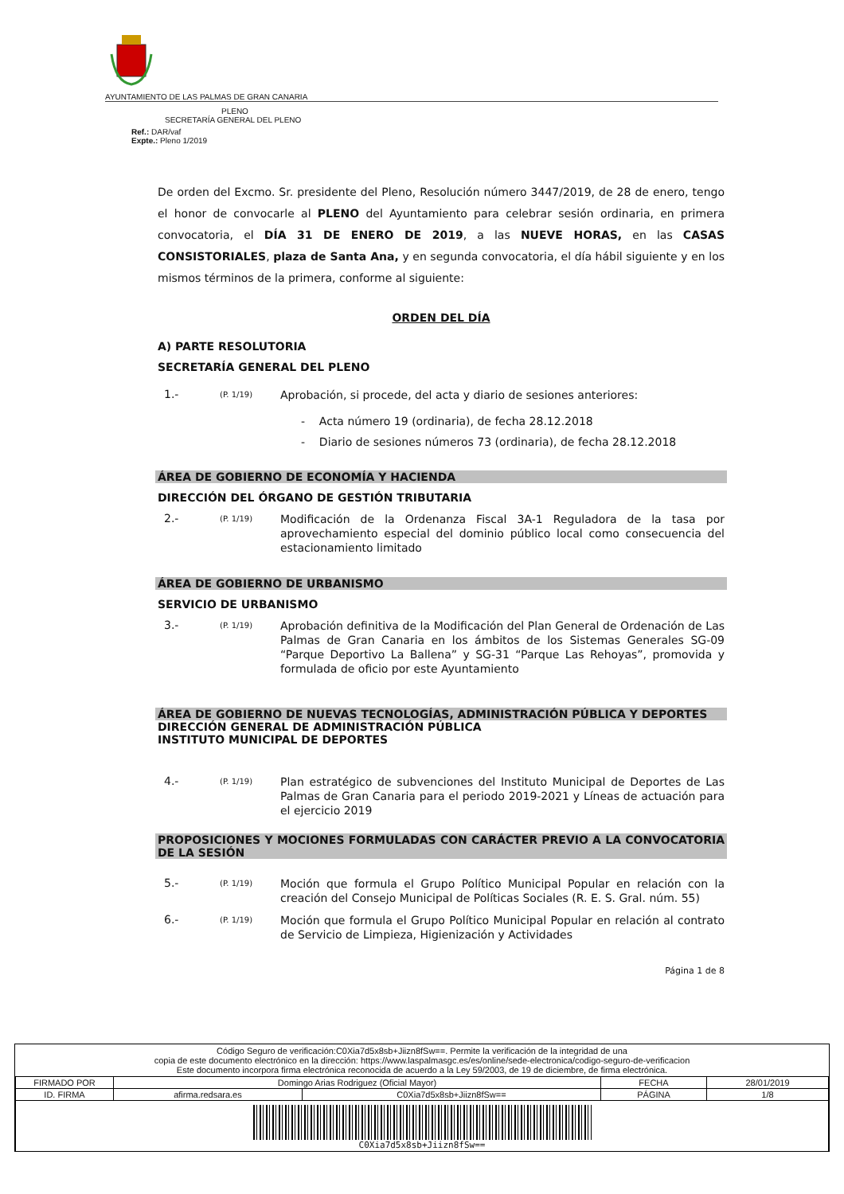AYUNTAMIENTO DE LAS PALMAS DE GRAN CANARIA
PLENO
SECRETARÍA GENERAL DEL PLENO
Ref.: DAR/vaf
Expte.: Pleno 1/2019
De orden del Excmo. Sr. presidente del Pleno, Resolución número 3447/2019, de 28 de enero, tengo el honor de convocarle al PLENO del Ayuntamiento para celebrar sesión ordinaria, en primera convocatoria, el DÍA 31 DE ENERO DE 2019, a las NUEVE HORAS, en las CASAS CONSISTORIALES, plaza de Santa Ana, y en segunda convocatoria, el día hábil siguiente y en los mismos términos de la primera, conforme al siguiente:
ORDEN DEL DÍA
A) PARTE RESOLUTORIA
SECRETARÍA GENERAL DEL PLENO
1.- (P. 1/19) Aprobación, si procede, del acta y diario de sesiones anteriores:
- Acta número 19 (ordinaria), de fecha 28.12.2018
- Diario de sesiones números 73 (ordinaria), de fecha 28.12.2018
ÁREA DE GOBIERNO DE ECONOMÍA Y HACIENDA
DIRECCIÓN DEL ÓRGANO DE GESTIÓN TRIBUTARIA
2.- (P. 1/19) Modificación de la Ordenanza Fiscal 3A-1 Reguladora de la tasa por aprovechamiento especial del dominio público local como consecuencia del estacionamiento limitado
ÁREA DE GOBIERNO DE URBANISMO
SERVICIO DE URBANISMO
3.- (P. 1/19) Aprobación definitiva de la Modificación del Plan General de Ordenación de Las Palmas de Gran Canaria en los ámbitos de los Sistemas Generales SG-09 “Parque Deportivo La Ballena” y SG-31 “Parque Las Rehoyas”, promovida y formulada de oficio por este Ayuntamiento
ÁREA DE GOBIERNO DE NUEVAS TECNOLOGÍAS, ADMINISTRACIÓN PÚBLICA Y DEPORTES
DIRECCIÓN GENERAL DE ADMINISTRACIÓN PÚBLICA
INSTITUTO MUNICIPAL DE DEPORTES
4.- (P. 1/19) Plan estratégico de subvenciones del Instituto Municipal de Deportes de Las Palmas de Gran Canaria para el periodo 2019-2021 y Líneas de actuación para el ejercicio 2019
PROPOSICIONES Y MOCIONES FORMULADAS CON CARÁCTER PREVIO A LA CONVOCATORIA DE LA SESIÓN
5.- (P. 1/19) Moción que formula el Grupo Político Municipal Popular en relación con la creación del Consejo Municipal de Políticas Sociales (R. E. S. Gral. núm. 55)
6.- (P. 1/19) Moción que formula el Grupo Político Municipal Popular en relación al contrato de Servicio de Limpieza, Higienización y Actividades
Página 1 de 8
Código Seguro de verificación:C0Xia7d5x8sb+Jiizn8fSw==. Permite la verificación de la integridad de una
copia de este documento electrónico en la dirección: https://www.laspalmasgc.es/es/online/sede-electronica/codigo-seguro-de-verificacion
Este documento incorpora firma electrónica reconocida de acuerdo a la Ley 59/2003, de 19 de diciembre, de firma electrónica.
| FIRMADO POR | Domingo Arias Rodriguez (Oficial Mayor) | | FECHA | 28/01/2019 |
| ID. FIRMA | afirma.redsara.es | C0Xia7d5x8sb+Jiizn8fSw== | PÁGINA | 1/8 |
| C0Xia7d5x8sb+Jiizn8fSw== | | | | |